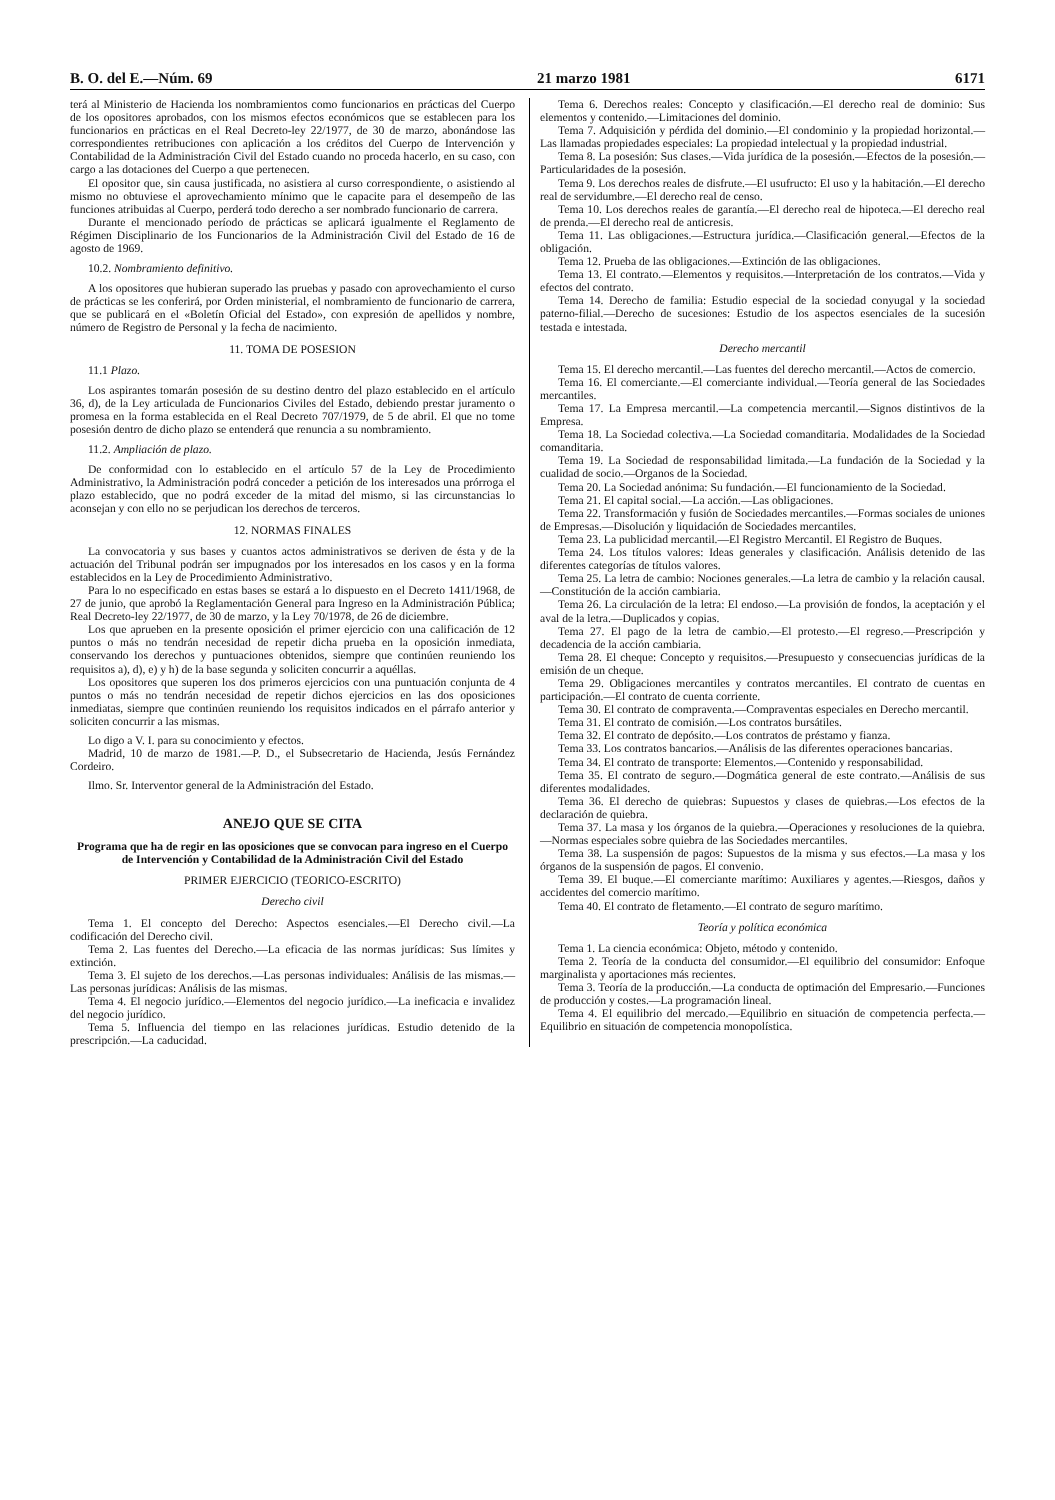B. O. del E.—Núm. 69 21 marzo 1981 6171
terá al Ministerio de Hacienda los nombramientos como funcionarios en prácticas del Cuerpo de los opositores aprobados, con los mismos efectos económicos que se establecen para los funcionarios en prácticas en el Real Decreto-ley 22/1977, de 30 de marzo, abonándose las correspondientes retribuciones con aplicación a los créditos del Cuerpo de Intervención y Contabilidad de la Administración Civil del Estado cuando no proceda hacerlo, en su caso, con cargo a las dotaciones del Cuerpo a que pertenecen.
El opositor que, sin causa justificada, no asistiera al curso correspondiente, o asistiendo al mismo no obtuviese el aprovechamiento mínimo que le capacite para el desempeño de las funciones atribuidas al Cuerpo, perderá todo derecho a ser nombrado funcionario de carrera.
Durante el mencionado período de prácticas se aplicará igualmente el Reglamento de Régimen Disciplinario de los Funcionarios de la Administración Civil del Estado de 16 de agosto de 1969.
10.2. Nombramiento definitivo.
A los opositores que hubieran superado las pruebas y pasado con aprovechamiento el curso de prácticas se les conferirá, por Orden ministerial, el nombramiento de funcionario de carrera, que se publicará en el «Boletín Oficial del Estado», con expresión de apellidos y nombre, número de Registro de Personal y la fecha de nacimiento.
11. TOMA DE POSESION
11.1 Plazo.
Los aspirantes tomarán posesión de su destino dentro del plazo establecido en el artículo 36, d), de la Ley articulada de Funcionarios Civiles del Estado, debiendo prestar juramento o promesa en la forma establecida en el Real Decreto 707/1979, de 5 de abril. El que no tome posesión dentro de dicho plazo se entenderá que renuncia a su nombramiento.
11.2. Ampliación de plazo.
De conformidad con lo establecido en el artículo 57 de la Ley de Procedimiento Administrativo, la Administración podrá conceder a petición de los interesados una prórroga el plazo establecido, que no podrá exceder de la mitad del mismo, si las circunstancias lo aconsejan y con ello no se perjudican los derechos de terceros.
12. NORMAS FINALES
La convocatoria y sus bases y cuantos actos administrativos se deriven de ésta y de la actuación del Tribunal podrán ser impugnados por los interesados en los casos y en la forma establecidos en la Ley de Procedimiento Administrativo.
Para lo no especificado en estas bases se estará a lo dispuesto en el Decreto 1411/1968, de 27 de junio, que aprobó la Reglamentación General para Ingreso en la Administración Pública; Real Decreto-ley 22/1977, de 30 de marzo, y la Ley 70/1978, de 26 de diciembre.
Los que aprueben en la presente oposición el primer ejercicio con una calificación de 12 puntos o más no tendrán necesidad de repetir dicha prueba en la oposición inmediata, conservando los derechos y puntuaciones obtenidos, siempre que continúen reuniendo los requisitos a), d), e) y h) de la base segunda y soliciten concurrir a aquéllas.
Los opositores que superen los dos primeros ejercicios con una puntuación conjunta de 4 puntos o más no tendrán necesidad de repetir dichos ejercicios en las dos oposiciones inmediatas, siempre que continúen reuniendo los requisitos indicados en el párrafo anterior y soliciten concurrir a las mismas.
Lo digo a V. I. para su conocimiento y efectos.
Madrid, 10 de marzo de 1981.—P. D., el Subsecretario de Hacienda, Jesús Fernández Cordeiro.
Ilmo. Sr. Interventor general de la Administración del Estado.
ANEJO QUE SE CITA
Programa que ha de regir en las oposiciones que se convocan para ingreso en el Cuerpo de Intervención y Contabilidad de la Administración Civil del Estado
PRIMER EJERCICIO (TEORICO-ESCRITO)
Derecho civil
Tema 1. El concepto del Derecho: Aspectos esenciales.—El Derecho civil.—La codificación del Derecho civil.
Tema 2. Las fuentes del Derecho.—La eficacia de las normas jurídicas: Sus límites y extinción.
Tema 3. El sujeto de los derechos.—Las personas individuales: Análisis de las mismas.—Las personas jurídicas: Análisis de las mismas.
Tema 4. El negocio jurídico.—Elementos del negocio jurídico.—La ineficacia e invalidez del negocio jurídico.
Tema 5. Influencia del tiempo en las relaciones jurídicas. Estudio detenido de la prescripción.—La caducidad.
Tema 6. Derechos reales: Concepto y clasificación.—El derecho real de dominio: Sus elementos y contenido.—Limitaciones del dominio.
Tema 7. Adquisición y pérdida del dominio.—El condominio y la propiedad horizontal.—Las llamadas propiedades especiales: La propiedad intelectual y la propiedad industrial.
Tema 8. La posesión: Sus clases.—Vida jurídica de la posesión.—Efectos de la posesión.—Particularidades de la posesión.
Tema 9. Los derechos reales de disfrute.—El usufructo: El uso y la habitación.—El derecho real de servidumbre.—El derecho real de censo.
Tema 10. Los derechos reales de garantía.—El derecho real de hipoteca.—El derecho real de prenda.—El derecho real de anticresis.
Tema 11. Las obligaciones.—Estructura jurídica.—Clasificación general.—Efectos de la obligación.
Tema 12. Prueba de las obligaciones.—Extinción de las obligaciones.
Tema 13. El contrato.—Elementos y requisitos.—Interpretación de los contratos.—Vida y efectos del contrato.
Tema 14. Derecho de familia: Estudio especial de la sociedad conyugal y la sociedad paterno-filial.—Derecho de sucesiones: Estudio de los aspectos esenciales de la sucesión testada e intestada.
Derecho mercantil
Tema 15. El derecho mercantil.—Las fuentes del derecho mercantil.—Actos de comercio.
Tema 16. El comerciante.—El comerciante individual.—Teoría general de las Sociedades mercantiles.
Tema 17. La Empresa mercantil.—La competencia mercantil.—Signos distintivos de la Empresa.
Tema 18. La Sociedad colectiva.—La Sociedad comanditaria. Modalidades de la Sociedad comanditaria.
Tema 19. La Sociedad de responsabilidad limitada.—La fundación de la Sociedad y la cualidad de socio.—Organos de la Sociedad.
Tema 20. La Sociedad anónima: Su fundación.—El funcionamiento de la Sociedad.
Tema 21. El capital social.—La acción.—Las obligaciones.
Tema 22. Transformación y fusión de Sociedades mercantiles.—Formas sociales de uniones de Empresas.—Disolución y liquidación de Sociedades mercantiles.
Tema 23. La publicidad mercantil.—El Registro Mercantil. El Registro de Buques.
Tema 24. Los títulos valores: Ideas generales y clasificación. Análisis detenido de las diferentes categorías de títulos valores.
Tema 25. La letra de cambio: Nociones generales.—La letra de cambio y la relación causal.—Constitución de la acción cambiaria.
Tema 26. La circulación de la letra: El endoso.—La provisión de fondos, la aceptación y el aval de la letra.—Duplicados y copias.
Tema 27. El pago de la letra de cambio.—El protesto.—El regreso.—Prescripción y decadencia de la acción cambiaria.
Tema 28. El cheque: Concepto y requisitos.—Presupuesto y consecuencias jurídicas de la emisión de un cheque.
Tema 29. Obligaciones mercantiles y contratos mercantiles. El contrato de cuentas en participación.—El contrato de cuenta corriente.
Tema 30. El contrato de compraventa.—Compraventas especiales en Derecho mercantil.
Tema 31. El contrato de comisión.—Los contratos bursátiles.
Tema 32. El contrato de depósito.—Los contratos de préstamo y fianza.
Tema 33. Los contratos bancarios.—Análisis de las diferentes operaciones bancarias.
Tema 34. El contrato de transporte: Elementos.—Contenido y responsabilidad.
Tema 35. El contrato de seguro.—Dogmática general de este contrato.—Análisis de sus diferentes modalidades.
Tema 36. El derecho de quiebras: Supuestos y clases de quiebras.—Los efectos de la declaración de quiebra.
Tema 37. La masa y los órganos de la quiebra.—Operaciones y resoluciones de la quiebra.—Normas especiales sobre quiebra de las Sociedades mercantiles.
Tema 38. La suspensión de pagos: Supuestos de la misma y sus efectos.—La masa y los órganos de la suspensión de pagos. El convenio.
Tema 39. El buque.—El comerciante marítimo: Auxiliares y agentes.—Riesgos, daños y accidentes del comercio marítimo.
Tema 40. El contrato de fletamento.—El contrato de seguro marítimo.
Teoría y política económica
Tema 1. La ciencia económica: Objeto, método y contenido.
Tema 2. Teoría de la conducta del consumidor.—El equilibrio del consumidor: Enfoque marginalista y aportaciones más recientes.
Tema 3. Teoría de la producción.—La conducta de optimación del Empresario.—Funciones de producción y costes.—La programación lineal.
Tema 4. El equilibrio del mercado.—Equilibrio en situación de competencia perfecta.—Equilibrio en situación de competencia monopolística.